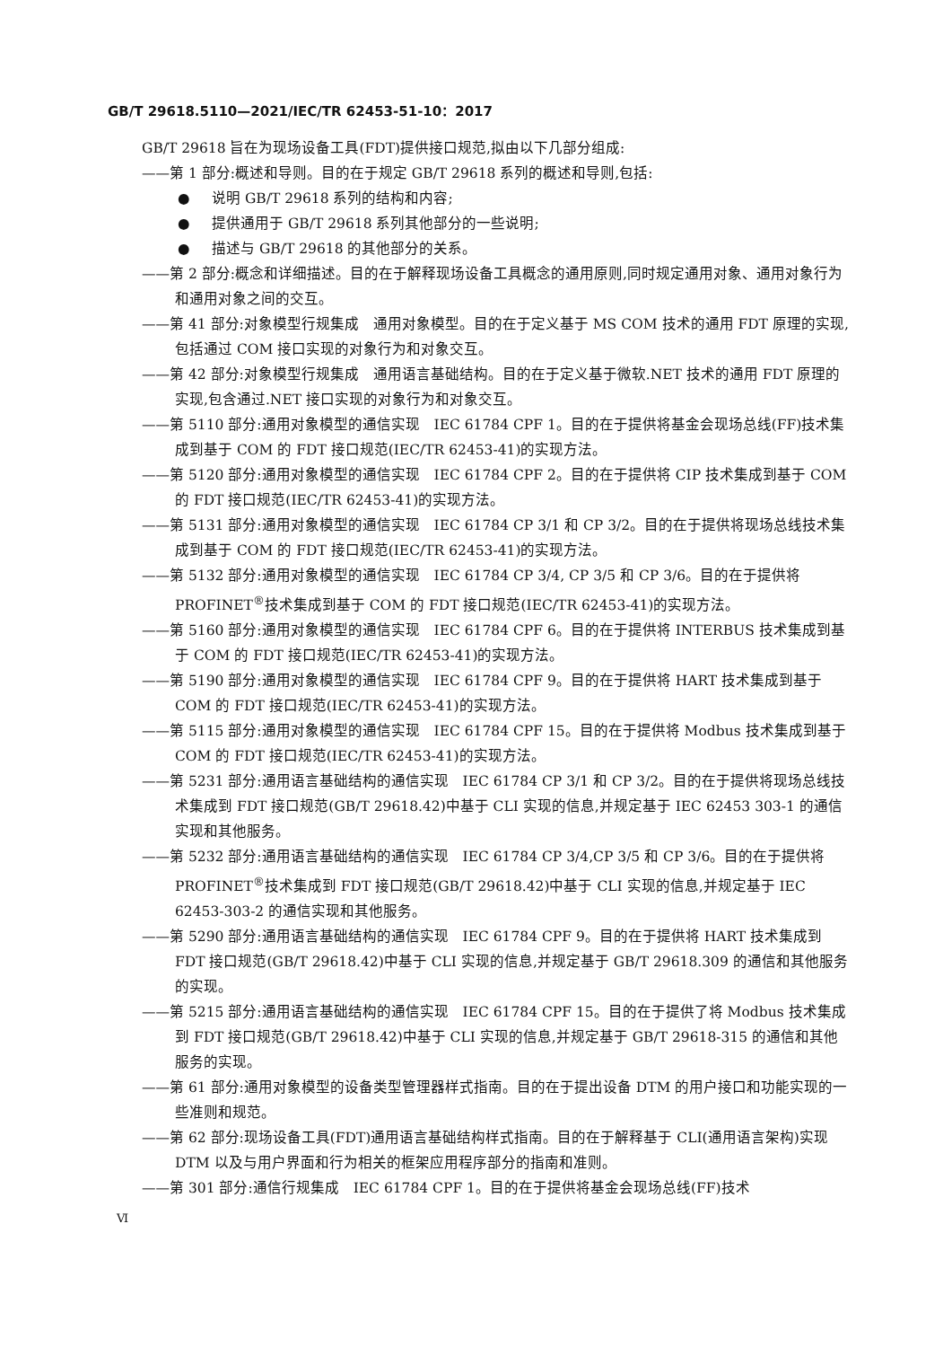GB/T 29618.5110—2021/IEC/TR 62453-51-10：2017
GB/T 29618 旨在为现场设备工具(FDT)提供接口规范,拟由以下几部分组成:
——第 1 部分:概述和导则。目的在于规定 GB/T 29618 系列的概述和导则,包括:
● 说明 GB/T 29618 系列的结构和内容;
● 提供通用于 GB/T 29618 系列其他部分的一些说明;
● 描述与 GB/T 29618 的其他部分的关系。
——第 2 部分:概念和详细描述。目的在于解释现场设备工具概念的通用原则,同时规定通用对象、通用对象行为和通用对象之间的交互。
——第 41 部分:对象模型行规集成　通用对象模型。目的在于定义基于 MS COM 技术的通用 FDT 原理的实现,包括通过 COM 接口实现的对象行为和对象交互。
——第 42 部分:对象模型行规集成　通用语言基础结构。目的在于定义基于微软.NET 技术的通用 FDT 原理的实现,包含通过.NET 接口实现的对象行为和对象交互。
——第 5110 部分:通用对象模型的通信实现　IEC 61784 CPF 1。目的在于提供将基金会现场总线(FF)技术集成到基于 COM 的 FDT 接口规范(IEC/TR 62453-41)的实现方法。
——第 5120 部分:通用对象模型的通信实现　IEC 61784 CPF 2。目的在于提供将 CIP 技术集成到基于 COM 的 FDT 接口规范(IEC/TR 62453-41)的实现方法。
——第 5131 部分:通用对象模型的通信实现　IEC 61784 CP 3/1 和 CP 3/2。目的在于提供将现场总线技术集成到基于 COM 的 FDT 接口规范(IEC/TR 62453-41)的实现方法。
——第 5132 部分:通用对象模型的通信实现　IEC 61784 CP 3/4, CP 3/5 和 CP 3/6。目的在于提供将 PROFINET<sup>®</sup>技术集成到基于 COM 的 FDT 接口规范(IEC/TR 62453-41)的实现方法。
——第 5160 部分:通用对象模型的通信实现　IEC 61784 CPF 6。目的在于提供将 INTERBUS 技术集成到基于 COM 的 FDT 接口规范(IEC/TR 62453-41)的实现方法。
——第 5190 部分:通用对象模型的通信实现　IEC 61784 CPF 9。目的在于提供将 HART 技术集成到基于 COM 的 FDT 接口规范(IEC/TR 62453-41)的实现方法。
——第 5115 部分:通用对象模型的通信实现　IEC 61784 CPF 15。目的在于提供将 Modbus 技术集成到基于 COM 的 FDT 接口规范(IEC/TR 62453-41)的实现方法。
——第 5231 部分:通用语言基础结构的通信实现　IEC 61784 CP 3/1 和 CP 3/2。目的在于提供将现场总线技术集成到 FDT 接口规范(GB/T 29618.42)中基于 CLI 实现的信息,并规定基于 IEC 62453 303-1 的通信实现和其他服务。
——第 5232 部分:通用语言基础结构的通信实现　IEC 61784 CP 3/4,CP 3/5 和 CP 3/6。目的在于提供将 PROFINET<sup>®</sup>技术集成到 FDT 接口规范(GB/T 29618.42)中基于 CLI 实现的信息,并规定基于 IEC 62453-303-2 的通信实现和其他服务。
——第 5290 部分:通用语言基础结构的通信实现　IEC 61784 CPF 9。目的在于提供将 HART 技术集成到 FDT 接口规范(GB/T 29618.42)中基于 CLI 实现的信息,并规定基于 GB/T 29618.309 的通信和其他服务的实现。
——第 5215 部分:通用语言基础结构的通信实现　IEC 61784 CPF 15。目的在于提供了将 Modbus 技术集成到 FDT 接口规范(GB/T 29618.42)中基于 CLI 实现的信息,并规定基于 GB/T 29618-315 的通信和其他服务的实现。
——第 61 部分:通用对象模型的设备类型管理器样式指南。目的在于提出设备 DTM 的用户接口和功能实现的一些准则和规范。
——第 62 部分:现场设备工具(FDT)通用语言基础结构样式指南。目的在于解释基于 CLI(通用语言架构)实现 DTM 以及与用户界面和行为相关的框架应用程序部分的指南和准则。
——第 301 部分:通信行规集成　IEC 61784 CPF 1。目的在于提供将基金会现场总线(FF)技术
Ⅵ